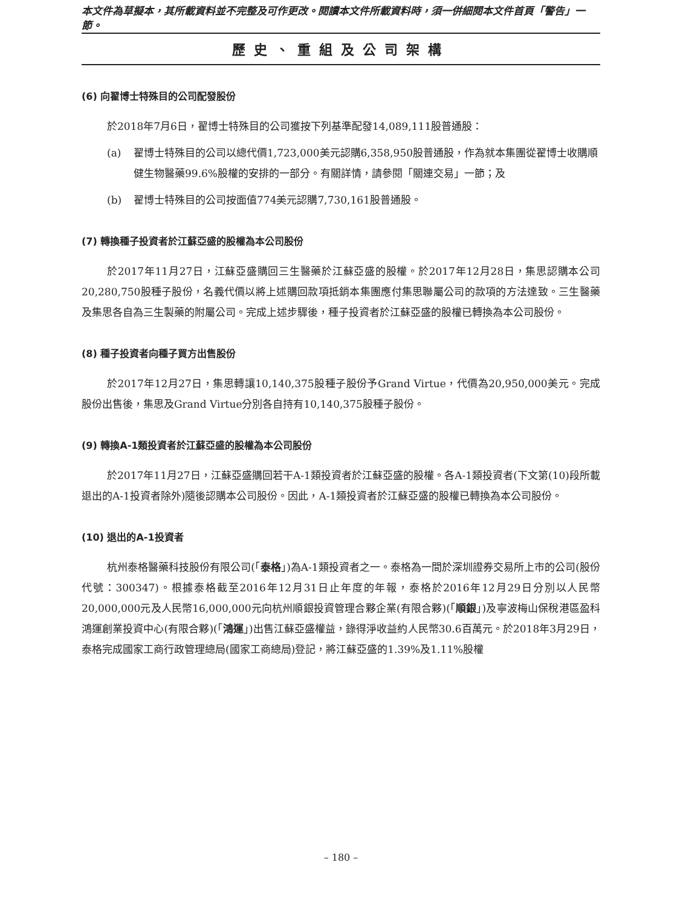本文件為草擬本，其所載資料並不完整及可作更改。閱讀本文件所載資料時，須一併細閱本文件首頁「警告」一節。
歷史、重組及公司架構
(6) 向翟博士特殊目的公司配發股份
於2018年7月6日，翟博士特殊目的公司獲按下列基準配發14,089,111股普通股：
(a) 翟博士特殊目的公司以總代價1,723,000美元認購6,358,950股普通股，作為就本集團從翟博士收購順健生物醫藥99.6%股權的安排的一部分。有關詳情，請參閱「關連交易」一節；及
(b) 翟博士特殊目的公司按面值774美元認購7,730,161股普通股。
(7) 轉換種子投資者於江蘇亞盛的股權為本公司股份
於2017年11月27日，江蘇亞盛購回三生醫藥於江蘇亞盛的股權。於2017年12月28日，集思認購本公司20,280,750股種子股份，名義代價以將上述購回款項抵銷本集團應付集思聯屬公司的款項的方法達致。三生醫藥及集思各自為三生製藥的附屬公司。完成上述步驟後，種子投資者於江蘇亞盛的股權已轉換為本公司股份。
(8) 種子投資者向種子買方出售股份
於2017年12月27日，集思轉讓10,140,375股種子股份予Grand Virtue，代價為20,950,000美元。完成股份出售後，集思及Grand Virtue分別各自持有10,140,375股種子股份。
(9) 轉換A-1類投資者於江蘇亞盛的股權為本公司股份
於2017年11月27日，江蘇亞盛購回若干A-1類投資者於江蘇亞盛的股權。各A-1類投資者(下文第(10)段所載退出的A-1投資者除外)隨後認購本公司股份。因此，A-1類投資者於江蘇亞盛的股權已轉換為本公司股份。
(10) 退出的A-1投資者
杭州泰格醫藥科技股份有限公司(「泰格」)為A-1類投資者之一。泰格為一間於深圳證券交易所上市的公司(股份代號：300347)。根據泰格截至2016年12月31日止年度的年報，泰格於2016年12月29日分別以人民幣20,000,000元及人民幣16,000,000元向杭州順銀投資管理合夥企業(有限合夥)(「順銀」)及寧波梅山保稅港區盈科鴻運創業投資中心(有限合夥)(「鴻運」)出售江蘇亞盛權益，錄得淨收益約人民幣30.6百萬元。於2018年3月29日，泰格完成國家工商行政管理總局(國家工商總局)登記，將江蘇亞盛的1.39%及1.11%股權
– 180 –